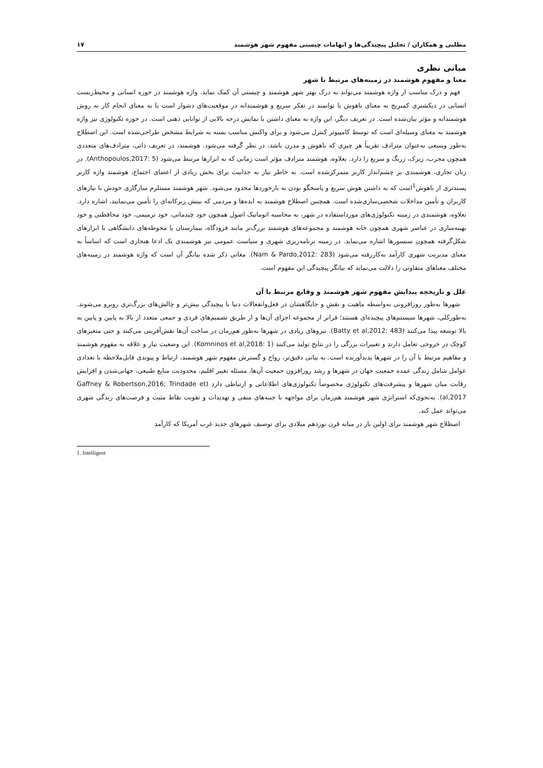مطلبی و همکاران / تحلیل پیچیدگی‌ها و ابهامات چیستی مفهوم شهر هوشمند ۱۷
مبانی نظری
معنا و مفهوم هوشمند در زمینه‌های مرتبط با شهر
فهم و درک مناسب از واژه هوشمند می‌تواند به درک بهتر شهر هوشمند و چیستی آن کمک نماید. واژه هوشمند در حوزه انسانی و محیط‌زیست انسانی در دیکشنری کمبریج به معنای باهوش یا توانمند در تفکر سریع و هوشمندانه در موقعیت‌های دشوار است یا به معنای انجام کار به روش هوشمندانه و مؤثر بیان‌شده است. در تعریف دیگر، این واژه به معنای داشتن یا نمایش درجه بالایی از توانایی ذهنی است. در حوزه تکنولوژی نیز واژه هوشمند به معنای وسیله‌ای است که توسط کامپیوتر کنترل می‌شود و برای واکنش مناسب بسته به شرایط مشخص طراحی‌شده است. این اصطلاح به‌طور وسیعی به‌عنوان مترادف تقریباً هر چیزی که باهوش و مدرن باشد، در نظر گرفته می‌شود. هوشمند، در تعریف ذاتی، مترادف‌های متعددی همچون مجرب، زیرک، زرنگ و سریع را دارد. بعلاوه، هوشمند مترادف مؤثر است زمانی که به ابزارها مرتبط می‌شود (Anthopoulos,2017: 5). در زبان تجاری، هوشمندی بر چشم‌انداز کاربر متمرکزشده است. به خاطر نیاز به جذابیت برای بخش زیادی از اعضای اجتماع، هوشمند واژه کاربر پسندتری از باهوش<sup>1</sup>است که به داشتن هوش سریع و پاسخگو بودن به بازخوردها محدود می‌شود. شهر هوشمند مستلزم سازگاری خودش با نیازهای کاربران و تأمین مداخلات شخصی‌سازی‌شده است. همچنین اصطلاح هوشمند به ایده‌ها و مردمی که بینش زیرکانه‌ای را تأمین می‌نمایند، اشاره دارد. بعلاوه، هوشمندی در زمینه تکنولوژی‌های مورداستفاده در شهر، به محاسبه اتوماتیک اصول همچون خود چیدمانی، خود ترمیمی، خود محافظتی و خود بهینه‌سازی در عناصر شهری همچون خانه هوشمند و مجموعه‌های هوشمند بزرگ‌تر مانند فرودگاه، بیمارستان یا محوطه‌های دانشگاهی با ابزارهای شکل‌گرفته همچون سنسورها اشاره می‌نماید. در زمینه برنامه‌ریزی شهری و سیاست عمومی نیز هوشمندی یک ادعا هنجاری است که اساساً به معنای مدیریت شهری کارآمد به‌کاررفته می‌شود (Nam & Pardo,2012: 283). معانی ذکر شده بیانگر آن است که واژه هوشمند در زمینه‌های مختلف معناهای متفاوتی را دلالت می‌نماید که بیانگر پیچیدگی این مفهوم است.
علل و تاریخچه پیدایش مفهوم شهر هوشمند و وقایع مرتبط با آن
شهرها به‌طور روزافزونی به‌واسطه ماهیت و نقش و جایگاهشان در فعل‌وانفعالات دنیا با پیچیدگی بیش‌تر و چالش‌های بزرگ‌تری روبرو می‌شوند. به‌طورکلی، شهرها سیستم‌های پیچیده‌ای هستند؛ فراتر از مجموعه اجزای آن‌ها و از طریق تصمیم‌های فردی و جمعی متعدد از بالا به پایین و پایین به بالا توسعه پیدا می‌کنند (Batty et al,2012: 483). نیروهای زیادی در شهرها به‌طور هم‌زمان در ساخت آن‌ها نقش‌آفرینی می‌کنند و حتی متغیرهای کوچک در خروجی تعامل دارند و تغییرات بزرگی را در نتایج تولید می‌کنند (Komninos et al,2018: 1). این وضعیت نیاز و علاقه به مفهوم هوشمند و مفاهیم مرتبط با آن را در شهرها پدیدآورنده است. به بیانی دقیق‌تر، رواج و گسترش مفهوم شهر هوشمند، ارتباط و پیوندی قابل‌ملاحظه با تعدادی عوامل شامل زندگی عمده جمعیت جهان در شهرها و رشد روزافزون جمعیت آن‌ها، مسئله تغییر اقلیم، محدودیت منابع طبیعی، جهانی‌شدن و افزایش رقابت میان شهرها و پیشرفت‌های تکنولوژی مخصوصاً تکنولوژی‌های اطلاعاتی و ارتباطی دارد (Gaffney & Robertson,2016; Trindade et al,2017). به‌نحوی‌که استراتژی شهر هوشمند هم‌زمان برای مواجهه با جنبه‌های منفی و تهدیدات و تقویت نقاط مثبت و فرصت‌های زندگی شهری می‌تواند عمل کند.
اصطلاح شهر هوشمند برای اولین بار در میانه قرن نوزدهم میلادی برای توصیف شهرهای جدید غرب آمریکا که کارآمد
1. Intelligent